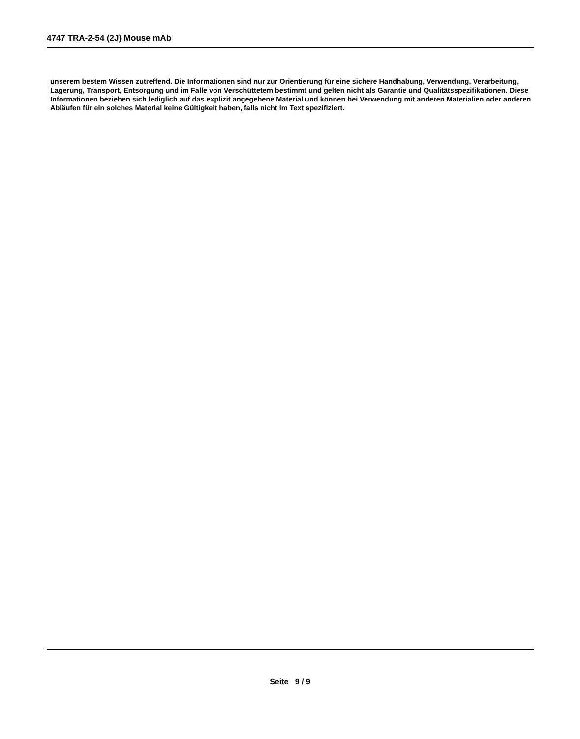4747 TRA-2-54 (2J) Mouse mAb
unserem bestem Wissen zutreffend. Die Informationen sind nur zur Orientierung für eine sichere Handhabung, Verwendung, Verarbeitung, Lagerung, Transport, Entsorgung und im Falle von Verschüttetem bestimmt und gelten nicht als Garantie und Qualitätsspezifikationen. Diese Informationen beziehen sich lediglich auf das explizit angegebene Material und können bei Verwendung mit anderen Materialien oder anderen Abläufen für ein solches Material keine Gültigkeit haben, falls nicht im Text spezifiziert.
Seite 9 / 9